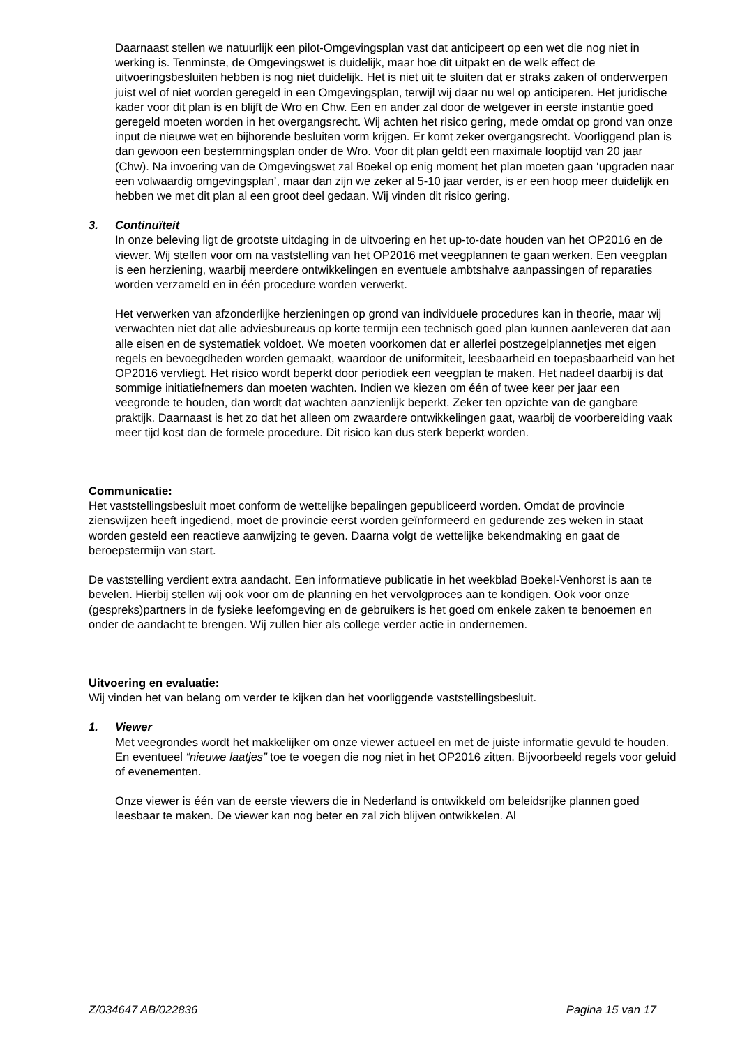Daarnaast stellen we natuurlijk een pilot-Omgevingsplan vast dat anticipeert op een wet die nog niet in werking is. Tenminste, de Omgevingswet is duidelijk, maar hoe dit uitpakt en de welk effect de uitvoeringsbesluiten hebben is nog niet duidelijk. Het is niet uit te sluiten dat er straks zaken of onderwerpen juist wel of niet worden geregeld in een Omgevingsplan, terwijl wij daar nu wel op anticiperen. Het juridische kader voor dit plan is en blijft de Wro en Chw. Een en ander zal door de wetgever in eerste instantie goed geregeld moeten worden in het overgangsrecht. Wij achten het risico gering, mede omdat op grond van onze input de nieuwe wet en bijhorende besluiten vorm krijgen. Er komt zeker overgangsrecht. Voorliggend plan is dan gewoon een bestemmingsplan onder de Wro. Voor dit plan geldt een maximale looptijd van 20 jaar (Chw). Na invoering van de Omgevingswet zal Boekel op enig moment het plan moeten gaan ‘upgraden naar een volwaardig omgevingsplan’, maar dan zijn we zeker al 5-10 jaar verder, is er een hoop meer duidelijk en hebben we met dit plan al een groot deel gedaan. Wij vinden dit risico gering.
3. Continuïteit
In onze beleving ligt de grootste uitdaging in de uitvoering en het up-to-date houden van het OP2016 en de viewer. Wij stellen voor om na vaststelling van het OP2016 met veegplannen te gaan werken. Een veegplan is een herziening, waarbij meerdere ontwikkelingen en eventuele ambtshalve aanpassingen of reparaties worden verzameld en in één procedure worden verwerkt.
Het verwerken van afzonderlijke herzieningen op grond van individuele procedures kan in theorie, maar wij verwachten niet dat alle adviesbureaus op korte termijn een technisch goed plan kunnen aanleveren dat aan alle eisen en de systematiek voldoet. We moeten voorkomen dat er allerlei postzegelplannetjes met eigen regels en bevoegdheden worden gemaakt, waardoor de uniformiteit, leesbaarheid en toepasbaarheid van het OP2016 vervliegt. Het risico wordt beperkt door periodiek een veegplan te maken. Het nadeel daarbij is dat sommige initiatiefnemers dan moeten wachten. Indien we kiezen om één of twee keer per jaar een veegronde te houden, dan wordt dat wachten aanzienlijk beperkt. Zeker ten opzichte van de gangbare praktijk. Daarnaast is het zo dat het alleen om zwaardere ontwikkelingen gaat, waarbij de voorbereiding vaak meer tijd kost dan de formele procedure. Dit risico kan dus sterk beperkt worden.
Communicatie:
Het vaststellingsbesluit moet conform de wettelijke bepalingen gepubliceerd worden. Omdat de provincie zienswijzen heeft ingediend, moet de provincie eerst worden geïnformeerd en gedurende zes weken in staat worden gesteld een reactieve aanwijzing te geven. Daarna volgt de wettelijke bekendmaking en gaat de beroepstermijn van start.
De vaststelling verdient extra aandacht. Een informatieve publicatie in het weekblad Boekel-Venhorst is aan te bevelen. Hierbij stellen wij ook voor om de planning en het vervolgproces aan te kondigen. Ook voor onze (gespreks)partners in de fysieke leefomgeving en de gebruikers is het goed om enkele zaken te benoemen en onder de aandacht te brengen. Wij zullen hier als college verder actie in ondernemen.
Uitvoering en evaluatie:
Wij vinden het van belang om verder te kijken dan het voorliggende vaststellingsbesluit.
1. Viewer
Met veegrondes wordt het makkelijker om onze viewer actueel en met de juiste informatie gevuld te houden. En eventueel “nieuwe laatjes” toe te voegen die nog niet in het OP2016 zitten. Bijvoorbeeld regels voor geluid of evenementen.
Onze viewer is één van de eerste viewers die in Nederland is ontwikkeld om beleidsrijke plannen goed leesbaar te maken. De viewer kan nog beter en zal zich blijven ontwikkelen. Al
Z/034647 AB/022836 Pagina 15 van 17